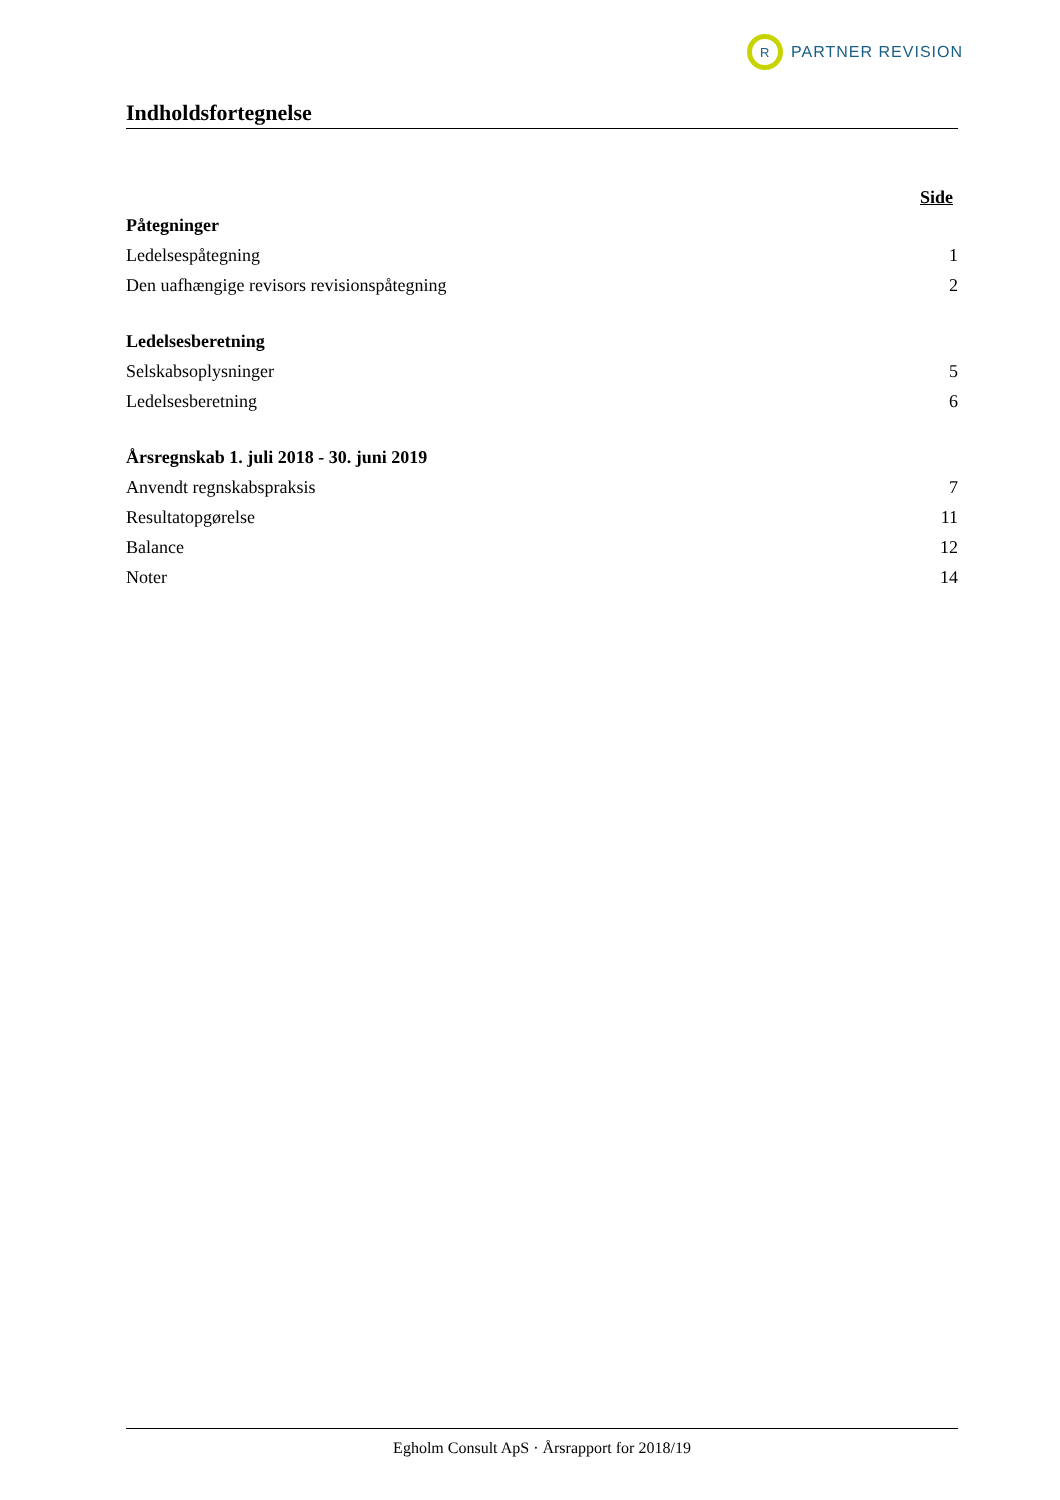R
PARTNER REVISION
Indholdsfortegnelse
Side
Påtegninger
Ledelsespåtegning 1
Den uafhængige revisors revisionspåtegning 2
Ledelsesberetning
Selskabsoplysninger 5
Ledelsesberetning 6
Årsregnskab 1. juli 2018 - 30. juni 2019
Anvendt regnskabspraksis 7
Resultatopgørelse 11
Balance 12
Noter 14
Egholm Consult ApS · Årsrapport for 2018/19